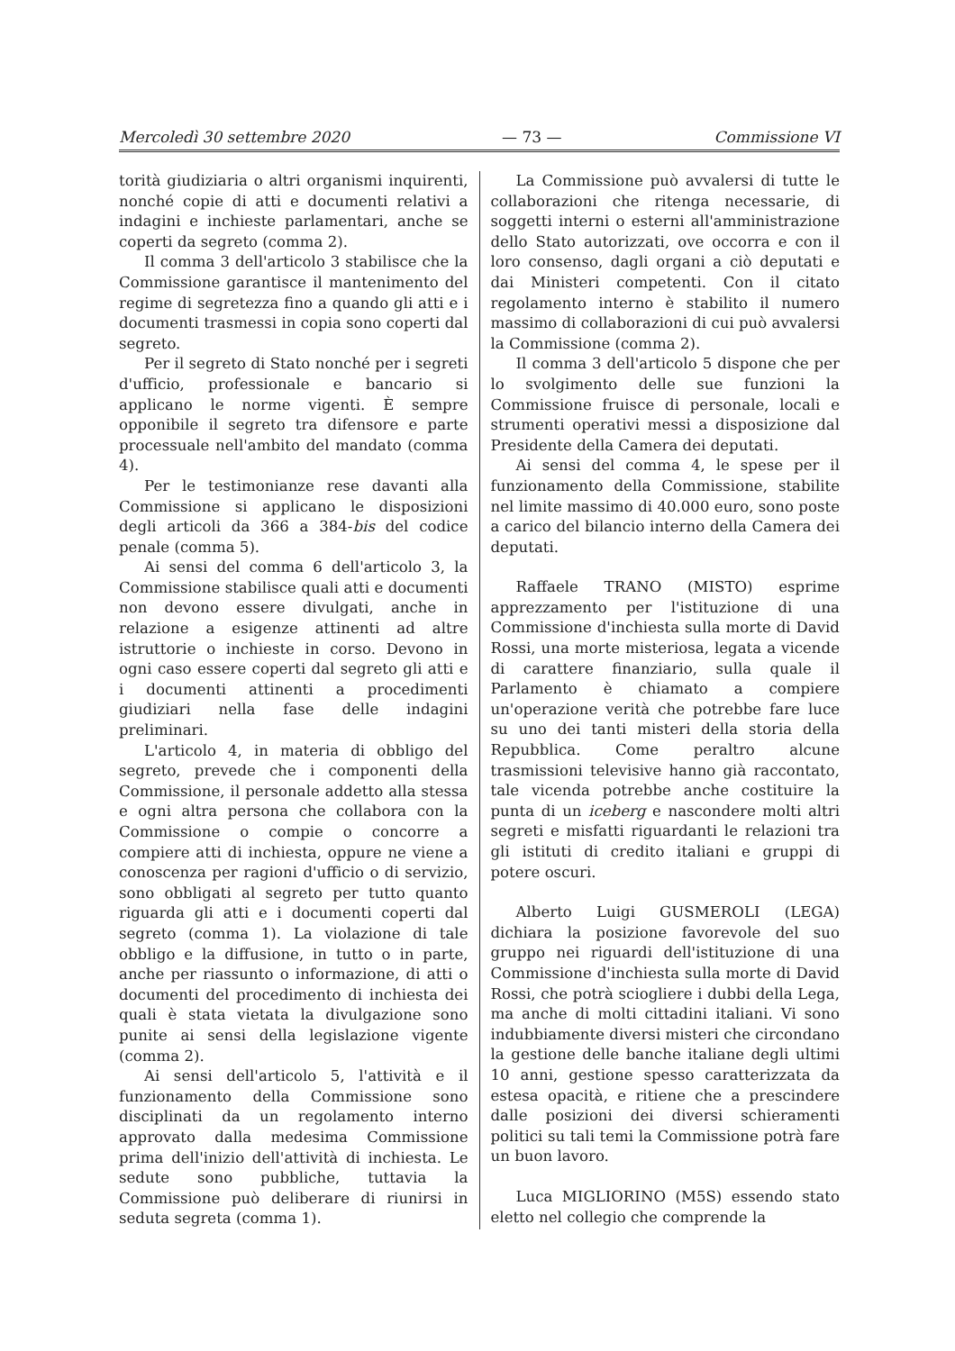Mercoledì 30 settembre 2020 — 73 — Commissione VI
torità giudiziaria o altri organismi inquirenti, nonché copie di atti e documenti relativi a indagini e inchieste parlamentari, anche se coperti da segreto (comma 2).
Il comma 3 dell'articolo 3 stabilisce che la Commissione garantisce il mantenimento del regime di segretezza fino a quando gli atti e i documenti trasmessi in copia sono coperti dal segreto.
Per il segreto di Stato nonché per i segreti d'ufficio, professionale e bancario si applicano le norme vigenti. È sempre opponibile il segreto tra difensore e parte processuale nell'ambito del mandato (comma 4).
Per le testimonianze rese davanti alla Commissione si applicano le disposizioni degli articoli da 366 a 384-bis del codice penale (comma 5).
Ai sensi del comma 6 dell'articolo 3, la Commissione stabilisce quali atti e documenti non devono essere divulgati, anche in relazione a esigenze attinenti ad altre istruttorie o inchieste in corso. Devono in ogni caso essere coperti dal segreto gli atti e i documenti attinenti a procedimenti giudiziari nella fase delle indagini preliminari.
L'articolo 4, in materia di obbligo del segreto, prevede che i componenti della Commissione, il personale addetto alla stessa e ogni altra persona che collabora con la Commissione o compie o concorre a compiere atti di inchiesta, oppure ne viene a conoscenza per ragioni d'ufficio o di servizio, sono obbligati al segreto per tutto quanto riguarda gli atti e i documenti coperti dal segreto (comma 1). La violazione di tale obbligo e la diffusione, in tutto o in parte, anche per riassunto o informazione, di atti o documenti del procedimento di inchiesta dei quali è stata vietata la divulgazione sono punite ai sensi della legislazione vigente (comma 2).
Ai sensi dell'articolo 5, l'attività e il funzionamento della Commissione sono disciplinati da un regolamento interno approvato dalla medesima Commissione prima dell'inizio dell'attività di inchiesta. Le sedute sono pubbliche, tuttavia la Commissione può deliberare di riunirsi in seduta segreta (comma 1).
La Commissione può avvalersi di tutte le collaborazioni che ritenga necessarie, di soggetti interni o esterni all'amministrazione dello Stato autorizzati, ove occorra e con il loro consenso, dagli organi a ciò deputati e dai Ministeri competenti. Con il citato regolamento interno è stabilito il numero massimo di collaborazioni di cui può avvalersi la Commissione (comma 2).
Il comma 3 dell'articolo 5 dispone che per lo svolgimento delle sue funzioni la Commissione fruisce di personale, locali e strumenti operativi messi a disposizione dal Presidente della Camera dei deputati.
Ai sensi del comma 4, le spese per il funzionamento della Commissione, stabilite nel limite massimo di 40.000 euro, sono poste a carico del bilancio interno della Camera dei deputati.
Raffaele TRANO (MISTO) esprime apprezzamento per l'istituzione di una Commissione d'inchiesta sulla morte di David Rossi, una morte misteriosa, legata a vicende di carattere finanziario, sulla quale il Parlamento è chiamato a compiere un'operazione verità che potrebbe fare luce su uno dei tanti misteri della storia della Repubblica. Come peraltro alcune trasmissioni televisive hanno già raccontato, tale vicenda potrebbe anche costituire la punta di un iceberg e nascondere molti altri segreti e misfatti riguardanti le relazioni tra gli istituti di credito italiani e gruppi di potere oscuri.
Alberto Luigi GUSMEROLI (LEGA) dichiara la posizione favorevole del suo gruppo nei riguardi dell'istituzione di una Commissione d'inchiesta sulla morte di David Rossi, che potrà sciogliere i dubbi della Lega, ma anche di molti cittadini italiani. Vi sono indubbiamente diversi misteri che circondano la gestione delle banche italiane degli ultimi 10 anni, gestione spesso caratterizzata da estesa opacità, e ritiene che a prescindere dalle posizioni dei diversi schieramenti politici su tali temi la Commissione potrà fare un buon lavoro.
Luca MIGLIORINO (M5S) essendo stato eletto nel collegio che comprende la